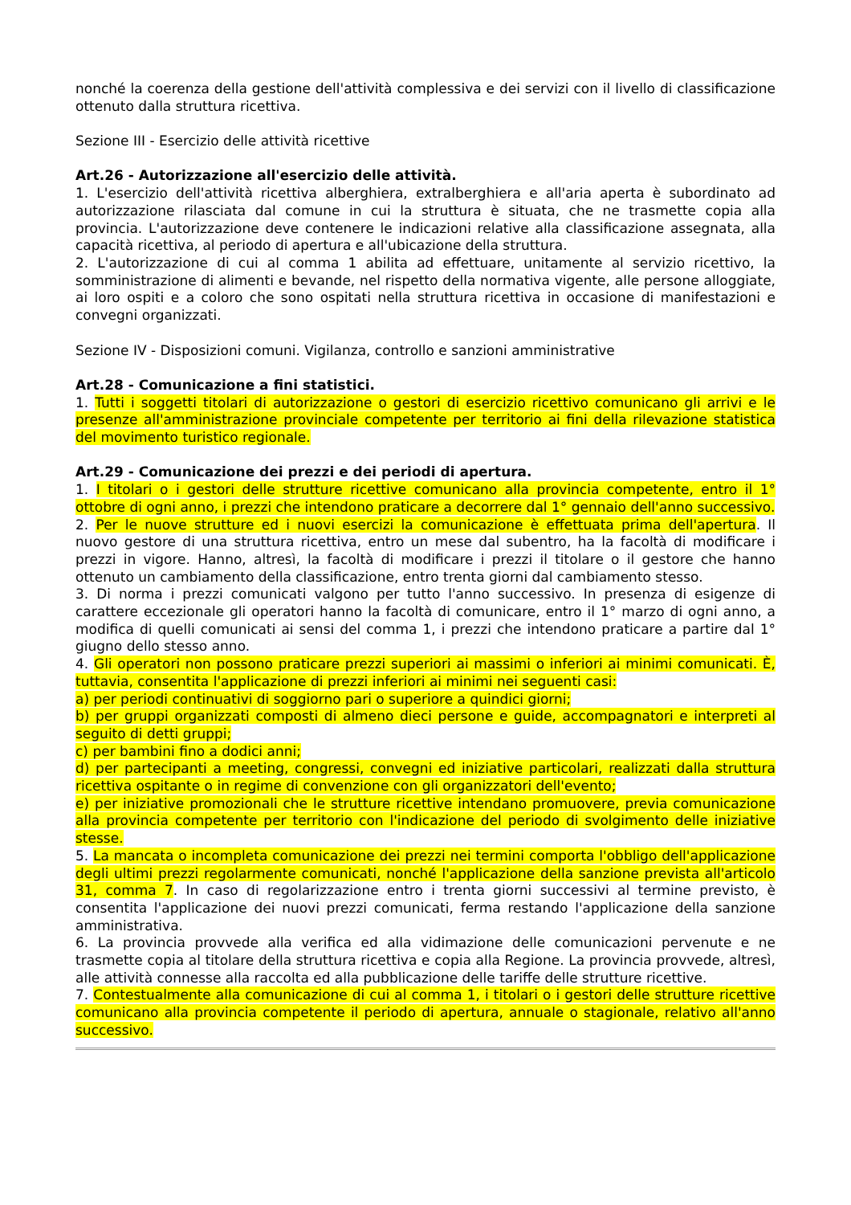nonché la coerenza della gestione dell'attività complessiva e dei servizi con il livello di classificazione ottenuto dalla struttura ricettiva.
Sezione III - Esercizio delle attività ricettive
Art.26 - Autorizzazione all'esercizio delle attività.
1. L'esercizio dell'attività ricettiva alberghiera, extralberghiera e all'aria aperta è subordinato ad autorizzazione rilasciata dal comune in cui la struttura è situata, che ne trasmette copia alla provincia. L'autorizzazione deve contenere le indicazioni relative alla classificazione assegnata, alla capacità ricettiva, al periodo di apertura e all'ubicazione della struttura.
2. L'autorizzazione di cui al comma 1 abilita ad effettuare, unitamente al servizio ricettivo, la somministrazione di alimenti e bevande, nel rispetto della normativa vigente, alle persone alloggiate, ai loro ospiti e a coloro che sono ospitati nella struttura ricettiva in occasione di manifestazioni e convegni organizzati.
Sezione IV - Disposizioni comuni. Vigilanza, controllo e sanzioni amministrative
Art.28 - Comunicazione a fini statistici.
1. Tutti i soggetti titolari di autorizzazione o gestori di esercizio ricettivo comunicano gli arrivi e le presenze all'amministrazione provinciale competente per territorio ai fini della rilevazione statistica del movimento turistico regionale.
Art.29 - Comunicazione dei prezzi e dei periodi di apertura.
1. I titolari o i gestori delle strutture ricettive comunicano alla provincia competente, entro il 1° ottobre di ogni anno, i prezzi che intendono praticare a decorrere dal 1° gennaio dell'anno successivo.
2. Per le nuove strutture ed i nuovi esercizi la comunicazione è effettuata prima dell'apertura. Il nuovo gestore di una struttura ricettiva, entro un mese dal subentro, ha la facoltà di modificare i prezzi in vigore. Hanno, altresì, la facoltà di modificare i prezzi il titolare o il gestore che hanno ottenuto un cambiamento della classificazione, entro trenta giorni dal cambiamento stesso.
3. Di norma i prezzi comunicati valgono per tutto l'anno successivo. In presenza di esigenze di carattere eccezionale gli operatori hanno la facoltà di comunicare, entro il 1° marzo di ogni anno, a modifica di quelli comunicati ai sensi del comma 1, i prezzi che intendono praticare a partire dal 1° giugno dello stesso anno.
4. Gli operatori non possono praticare prezzi superiori ai massimi o inferiori ai minimi comunicati. È, tuttavia, consentita l'applicazione di prezzi inferiori ai minimi nei seguenti casi:
a) per periodi continuativi di soggiorno pari o superiore a quindici giorni;
b) per gruppi organizzati composti di almeno dieci persone e guide, accompagnatori e interpreti al seguito di detti gruppi;
c) per bambini fino a dodici anni;
d) per partecipanti a meeting, congressi, convegni ed iniziative particolari, realizzati dalla struttura ricettiva ospitante o in regime di convenzione con gli organizzatori dell'evento;
e) per iniziative promozionali che le strutture ricettive intendano promuovere, previa comunicazione alla provincia competente per territorio con l'indicazione del periodo di svolgimento delle iniziative stesse.
5. La mancata o incompleta comunicazione dei prezzi nei termini comporta l'obbligo dell'applicazione degli ultimi prezzi regolarmente comunicati, nonché l'applicazione della sanzione prevista all'articolo 31, comma 7. In caso di regolarizzazione entro i trenta giorni successivi al termine previsto, è consentita l'applicazione dei nuovi prezzi comunicati, ferma restando l'applicazione della sanzione amministrativa.
6. La provincia provvede alla verifica ed alla vidimazione delle comunicazioni pervenute e ne trasmette copia al titolare della struttura ricettiva e copia alla Regione. La provincia provvede, altresì, alle attività connesse alla raccolta ed alla pubblicazione delle tariffe delle strutture ricettive.
7. Contestualmente alla comunicazione di cui al comma 1, i titolari o i gestori delle strutture ricettive comunicano alla provincia competente il periodo di apertura, annuale o stagionale, relativo all'anno successivo.